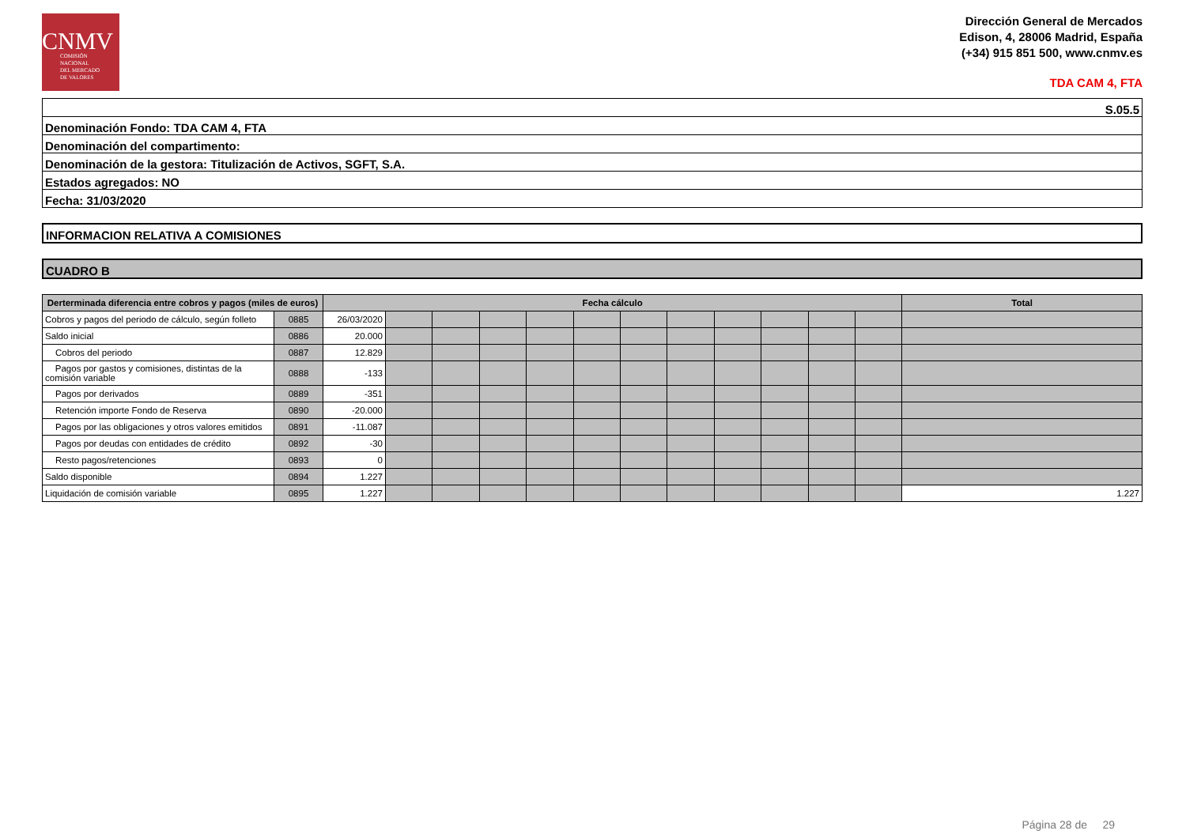CNMV
COMISIÓN
NACIONAL
DEL MERCADO
DE VALORES
Dirección General de Mercados
Edison, 4, 28006 Madrid, España
(+34) 915 851 500, www.cnmv.es
TDA CAM 4, FTA
| S.05.5 |
| Denominación Fondo: TDA CAM 4, FTA |
| Denominación del compartimento: |
| Denominación de la gestora: Titulización de Activos, SGFT, S.A. |
| Estados agregados: NO |
| Fecha: 31/03/2020 |
INFORMACION RELATIVA A COMISIONES
CUADRO B
| Derterminada diferencia entre cobros y pagos (miles de euros) | | Fecha cálculo | | | | | | | | | | | | Total |
| --- | --- | --- | --- | --- | --- | --- | --- | --- | --- | --- | --- | --- | --- | --- |
| Cobros y pagos del periodo de cálculo, según folleto | 0885 | 26/03/2020 | | | | | | | | | | | | |
| Saldo inicial | 0886 | 20.000 | | | | | | | | | | | | |
| Cobros del periodo | 0887 | 12.829 | | | | | | | | | | | | |
| Pagos por gastos y comisiones, distintas de la comisión variable | 0888 | -133 | | | | | | | | | | | | |
| Pagos por derivados | 0889 | -351 | | | | | | | | | | | | |
| Retención importe Fondo de Reserva | 0890 | -20.000 | | | | | | | | | | | | |
| Pagos por las obligaciones y otros valores emitidos | 0891 | -11.087 | | | | | | | | | | | | |
| Pagos por deudas con entidades de crédito | 0892 | -30 | | | | | | | | | | | | |
| Resto pagos/retenciones | 0893 | 0 | | | | | | | | | | | | |
| Saldo disponible | 0894 | 1.227 | | | | | | | | | | | | |
| Liquidación de comisión variable | 0895 | 1.227 | | | | | | | | | | | | 1.227 |
Página 28 de 29